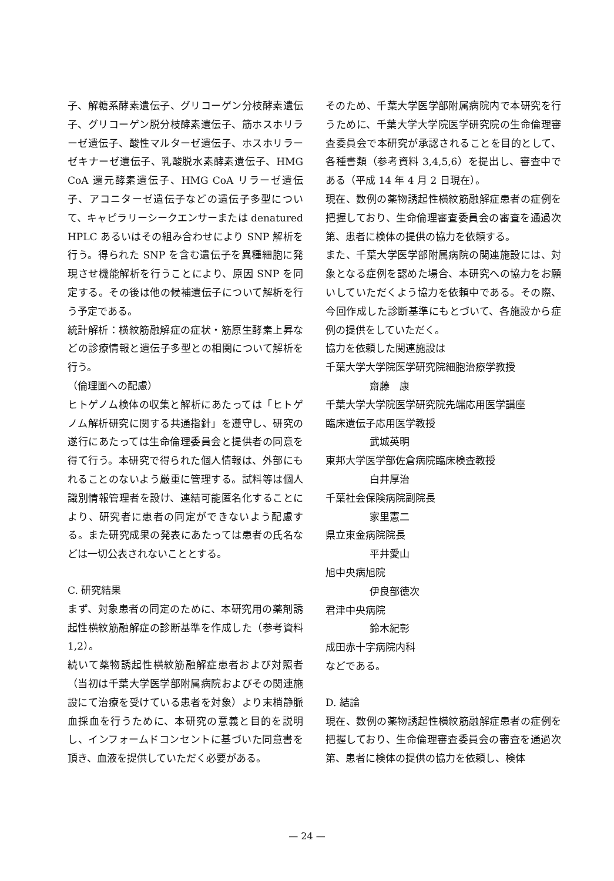子、解糖系酵素遺伝子、グリコーゲン分枝酵素遺伝子、グリコーゲン脱分枝酵素遺伝子、筋ホスホリラーゼ遺伝子、酸性マルターゼ遺伝子、ホスホリラーゼキナーゼ遺伝子、乳酸脱水素酵素遺伝子、HMG CoA 還元酵素遺伝子、HMG CoA リラーゼ遺伝子、アコニターゼ遺伝子などの遺伝子多型について、キャピラリーシークエンサーまたは denatured HPLC あるいはその組み合わせにより SNP 解析を行う。得られた SNP を含む遺伝子を異種細胞に発現させ機能解析を行うことにより、原因 SNP を同定する。その後は他の候補遺伝子について解析を行う予定である。
統計解析：横紋筋融解症の症状・筋原生酵素上昇などの診療情報と遺伝子多型との相関について解析を行う。
（倫理面への配慮）
ヒトゲノム検体の収集と解析にあたっては「ヒトゲノム解析研究に関する共通指針」を遵守し、研究の遂行にあたっては生命倫理委員会と提供者の同意を得て行う。本研究で得られた個人情報は、外部にもれることのないよう厳重に管理する。試料等は個人識別情報管理者を設け、連結可能匿名化することにより、研究者に患者の同定ができないよう配慮する。また研究成果の発表にあたっては患者の氏名などは一切公表されないこととする。
C. 研究結果
まず、対象患者の同定のために、本研究用の薬剤誘起性横紋筋融解症の診断基準を作成した（参考資料 1,2）。
続いて薬物誘起性横紋筋融解症患者および対照者（当初は千葉大学医学部附属病院およびその関連施設にて治療を受けている患者を対象）より末梢静脈血採血を行うために、本研究の意義と目的を説明し、インフォームドコンセントに基づいた同意書を頂き、血液を提供していただく必要がある。
そのため、千葉大学医学部附属病院内で本研究を行うために、千葉大学大学院医学研究院の生命倫理審査委員会で本研究が承認されることを目的として、各種書類（参考資料 3,4,5,6）を提出し、審査中である（平成 14 年 4 月 2 日現在）。
現在、数例の薬物誘起性横紋筋融解症患者の症例を把握しており、生命倫理審査委員会の審査を通過次第、患者に検体の提供の協力を依頼する。
また、千葉大学医学部附属病院の関連施設には、対象となる症例を認めた場合、本研究への協力をお願いしていただくよう協力を依頼中である。その際、今回作成した診断基準にもとづいて、各施設から症例の提供をしていただく。
協力を依頼した関連施設は
千葉大学大学院医学研究院細胞治療学教授
齋藤　康
千葉大学大学院医学研究院先端応用医学講座
臨床遺伝子応用医学教授
武城英明
東邦大学医学部佐倉病院臨床検査教授
白井厚治
千葉社会保険病院副院長
家里憲二
県立東金病院院長
平井愛山
旭中央病旭院
伊良部徳次
君津中央病院
鈴木紀彰
成田赤十字病院内科
などである。
D. 結論
現在、数例の薬物誘起性横紋筋融解症患者の症例を把握しており、生命倫理審査委員会の審査を通過次第、患者に検体の提供の協力を依頼し、検体
— 24 —